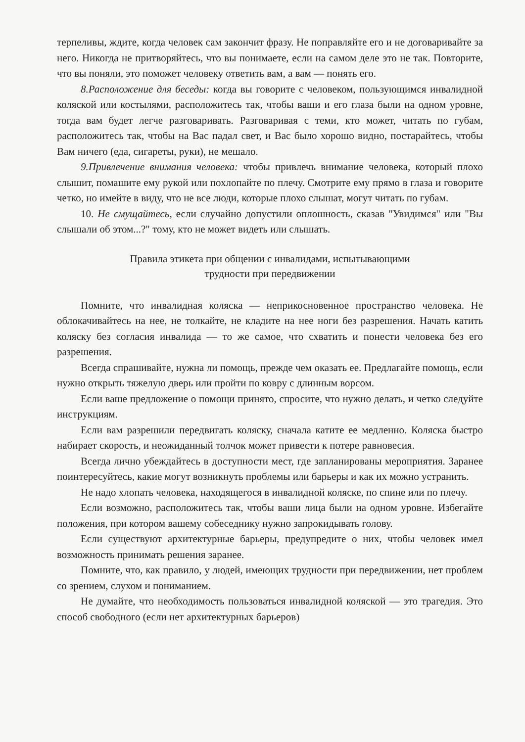терпеливы, ждите, когда человек сам закончит фразу. Не поправляйте его и не договаривайте за него. Никогда не притворяйтесь, что вы понимаете, если на самом деле это не так. Повторите, что вы поняли, это поможет человеку ответить вам, а вам — понять его.
8.Расположение для беседы: когда вы говорите с человеком, пользующимся инвалидной коляской или костылями, расположитесь так, чтобы ваши и его глаза были на одном уровне, тогда вам будет легче разговаривать. Разговаривая с теми, кто может, читать по губам, расположитесь так, чтобы на Вас падал свет, и Вас было хорошо видно, постарайтесь, чтобы Вам ничего (еда, сигареты, руки), не мешало.
9.Привлечение внимания человека: чтобы привлечь внимание человека, который плохо слышит, помашите ему рукой или похлопайте по плечу. Смотрите ему прямо в глаза и говорите четко, но имейте в виду, что не все люди, которые плохо слышат, могут читать по губам.
10. Не смущайтесь, если случайно допустили оплошность, сказав "Увидимся" или "Вы слышали об этом...?" тому, кто не может видеть или слышать.
Правила этикета при общении с инвалидами, испытывающими
трудности при передвижении
Помните, что инвалидная коляска — неприкосновенное пространство человека. Не облокачивайтесь на нее, не толкайте, не кладите на нее ноги без разрешения. Начать катить коляску без согласия инвалида — то же самое, что схватить и понести человека без его разрешения.
Всегда спрашивайте, нужна ли помощь, прежде чем оказать ее. Предлагайте помощь, если нужно открыть тяжелую дверь или пройти по ковру с длинным ворсом.
Если ваше предложение о помощи принято, спросите, что нужно делать, и четко следуйте инструкциям.
Если вам разрешили передвигать коляску, сначала катите ее медленно. Коляска быстро набирает скорость, и неожиданный толчок может привести к потере равновесия.
Всегда лично убеждайтесь в доступности мест, где запланированы мероприятия. Заранее поинтересуйтесь, какие могут возникнуть проблемы или барьеры и как их можно устранить.
Не надо хлопать человека, находящегося в инвалидной коляске, по спине или по плечу.
Если возможно, расположитесь так, чтобы ваши лица были на одном уровне. Избегайте положения, при котором вашему собеседнику нужно запрокидывать голову.
Если существуют архитектурные барьеры, предупредите о них, чтобы человек имел возможность принимать решения заранее.
Помните, что, как правило, у людей, имеющих трудности при передвижении, нет проблем со зрением, слухом и пониманием.
Не думайте, что необходимость пользоваться инвалидной коляской — это трагедия. Это способ свободного (если нет архитектурных барьеров)